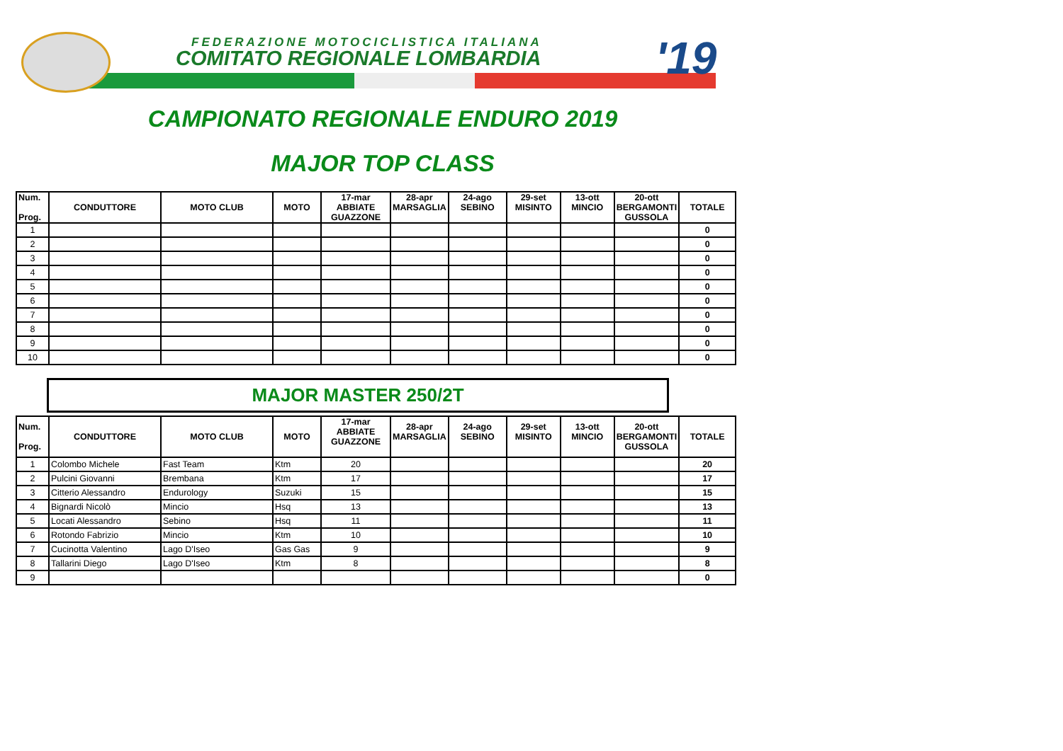FEDERAZIONE MOTOCICLISTICA ITALIANA
COMITATO REGIONALE LOMBARDIA '19
CAMPIONATO REGIONALE ENDURO 2019
MAJOR TOP CLASS
| Num. Prog. | CONDUTTORE | MOTO CLUB | MOTO | 17-mar ABBIATE GUAZZONE | 28-apr MARSAGLIA | 24-ago SEBINO | 29-set MISINTO | 13-ott MINCIO | 20-ott BERGAMONTI GUSSOLA | TOTALE |
| --- | --- | --- | --- | --- | --- | --- | --- | --- | --- | --- |
| 1 | | | | | | | | | | 0 |
| 2 | | | | | | | | | | 0 |
| 3 | | | | | | | | | | 0 |
| 4 | | | | | | | | | | 0 |
| 5 | | | | | | | | | | 0 |
| 6 | | | | | | | | | | 0 |
| 7 | | | | | | | | | | 0 |
| 8 | | | | | | | | | | 0 |
| 9 | | | | | | | | | | 0 |
| 10 | | | | | | | | | | 0 |
MAJOR MASTER 250/2T
| Num. Prog. | CONDUTTORE | MOTO CLUB | MOTO | 17-mar ABBIATE GUAZZONE | 28-apr MARSAGLIA | 24-ago SEBINO | 29-set MISINTO | 13-ott MINCIO | 20-ott BERGAMONTI GUSSOLA | TOTALE |
| --- | --- | --- | --- | --- | --- | --- | --- | --- | --- | --- |
| 1 | Colombo Michele | Fast Team | Ktm | 20 | | | | | | 20 |
| 2 | Pulcini Giovanni | Brembana | Ktm | 17 | | | | | | 17 |
| 3 | Citterio Alessandro | Endurology | Suzuki | 15 | | | | | | 15 |
| 4 | Bignardi Nicolò | Mincio | Hsq | 13 | | | | | | 13 |
| 5 | Locati Alessandro | Sebino | Hsq | 11 | | | | | | 11 |
| 6 | Rotondo Fabrizio | Mincio | Ktm | 10 | | | | | | 10 |
| 7 | Cucinotta Valentino | Lago D'Iseo | Gas Gas | 9 | | | | | | 9 |
| 8 | Tallarini Diego | Lago D'Iseo | Ktm | 8 | | | | | | 8 |
| 9 | | | | | | | | | | 0 |